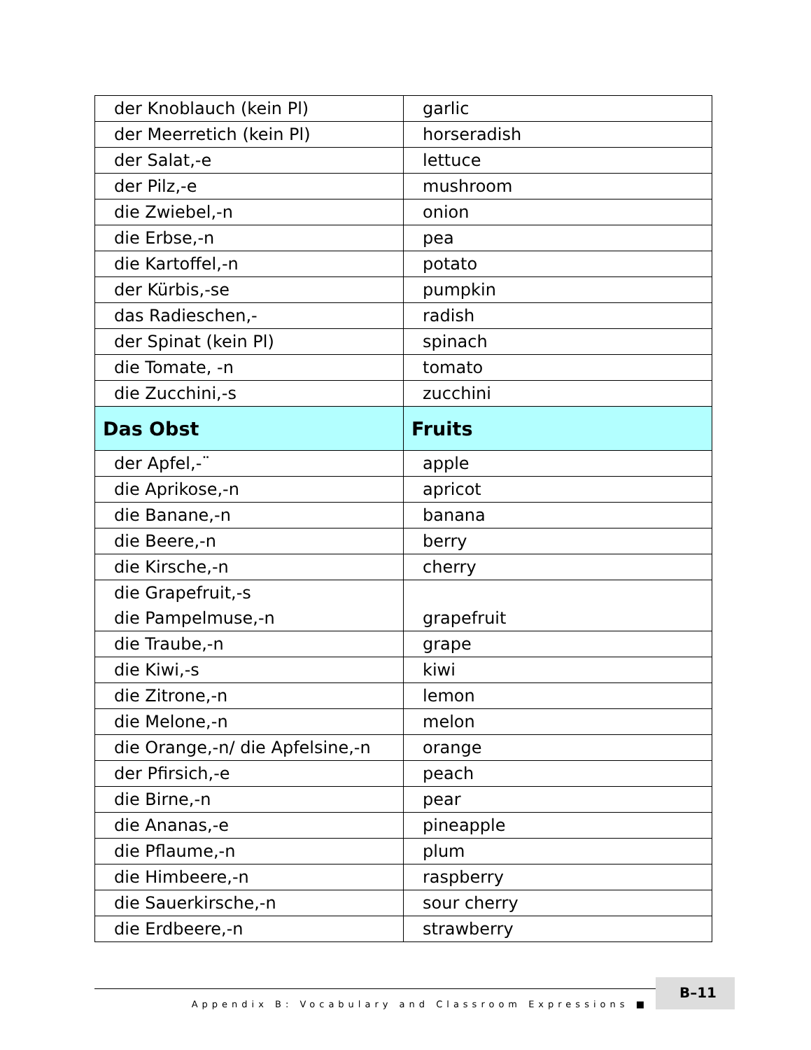| der Knoblauch (kein Pl) | garlic |
| der Meerretich (kein Pl) | horseradish |
| der Salat,-e | lettuce |
| der Pilz,-e | mushroom |
| die Zwiebel,-n | onion |
| die Erbse,-n | pea |
| die Kartoffel,-n | potato |
| der Kürbis,-se | pumpkin |
| das Radieschen,- | radish |
| der Spinat (kein Pl) | spinach |
| die Tomate, -n | tomato |
| die Zucchini,-s | zucchini |
| Das Obst | Fruits |
| der Apfel,-¨ | apple |
| die Aprikose,-n | apricot |
| die Banane,-n | banana |
| die Beere,-n | berry |
| die Kirsche,-n | cherry |
| die Grapefruit,-s die Pampelmuse,-n | grapefruit |
| die Traube,-n | grape |
| die Kiwi,-s | kiwi |
| die Zitrone,-n | lemon |
| die Melone,-n | melon |
| die Orange,-n/ die Apfelsine,-n | orange |
| der Pfirsich,-e | peach |
| die Birne,-n | pear |
| die Ananas,-e | pineapple |
| die Pflaume,-n | plum |
| die Himbeere,-n | raspberry |
| die Sauerkirsche,-n | sour cherry |
| die Erdbeere,-n | strawberry |
Appendix B: Vocabulary and Classroom Expressions ■
B–11